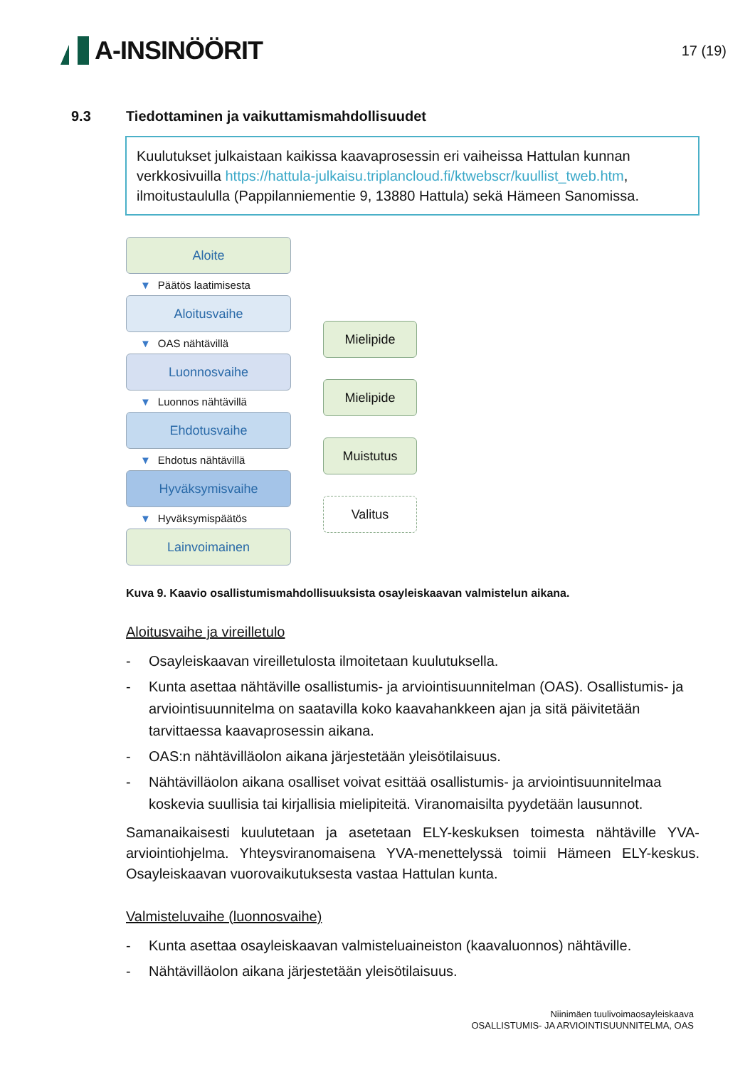A-INSINÖÖRIT
17 (19)
9.3 Tiedottaminen ja vaikuttamismahdollisuudet
Kuulutukset julkaistaan kaikissa kaavaprosessin eri vaiheissa Hattulan kunnan verkkosivuilla https://hattula-julkaisu.triplancloud.fi/ktwebscr/kuullist_tweb.htm, ilmoitustaululla (Pappilanniementie 9, 13880 Hattula) sekä Hämeen Sanomissa.
Aloite
▼ Päätös laatimisesta
Aloitusvaihe
▼ OAS nähtävillä
Luonnosvaihe
▼ Luonnos nähtävillä
Ehdotusvaihe
▼ Ehdotus nähtävillä
Hyväksymisvaihe
▼ Hyväksymispäätös
Lainvoimainen
Mielipide
Mielipide
Muistutus
Valitus
Kuva 9. Kaavio osallistumismahdollisuuksista osayleiskaavan valmistelun aikana.
Aloitusvaihe ja vireilletulo
- Osayleiskaavan vireilletulosta ilmoitetaan kuulutuksella.
- Kunta asettaa nähtäville osallistumis- ja arviointisuunnitelman (OAS). Osallistumis- ja arviointisuunnitelma on saatavilla koko kaavahankkeen ajan ja sitä päivitetään tarvittaessa kaavaprosessin aikana.
- OAS:n nähtävilläolon aikana järjestetään yleisötilaisuus.
- Nähtävilläolon aikana osalliset voivat esittää osallistumis- ja arviointisuunnitelmaa koskevia suullisia tai kirjallisia mielipiteitä. Viranomaisilta pyydetään lausunnot.
Samanaikaisesti kuulutetaan ja asetetaan ELY-keskuksen toimesta nähtäville YVA-arviointiohjelma. Yhteysviranomaisena YVA-menettelyssä toimii Hämeen ELY-keskus. Osayleiskaavan vuorovaikutuksesta vastaa Hattulan kunta.
Valmisteluvaihe (luonnosvaihe)
- Kunta asettaa osayleiskaavan valmisteluaineiston (kaavaluonnos) nähtäville.
- Nähtävilläolon aikana järjestetään yleisötilaisuus.
Niinimäen tuulivoimaosayleiskaava
OSALLISTUMIS- JA ARVIOINTISUUNNITELMA, OAS